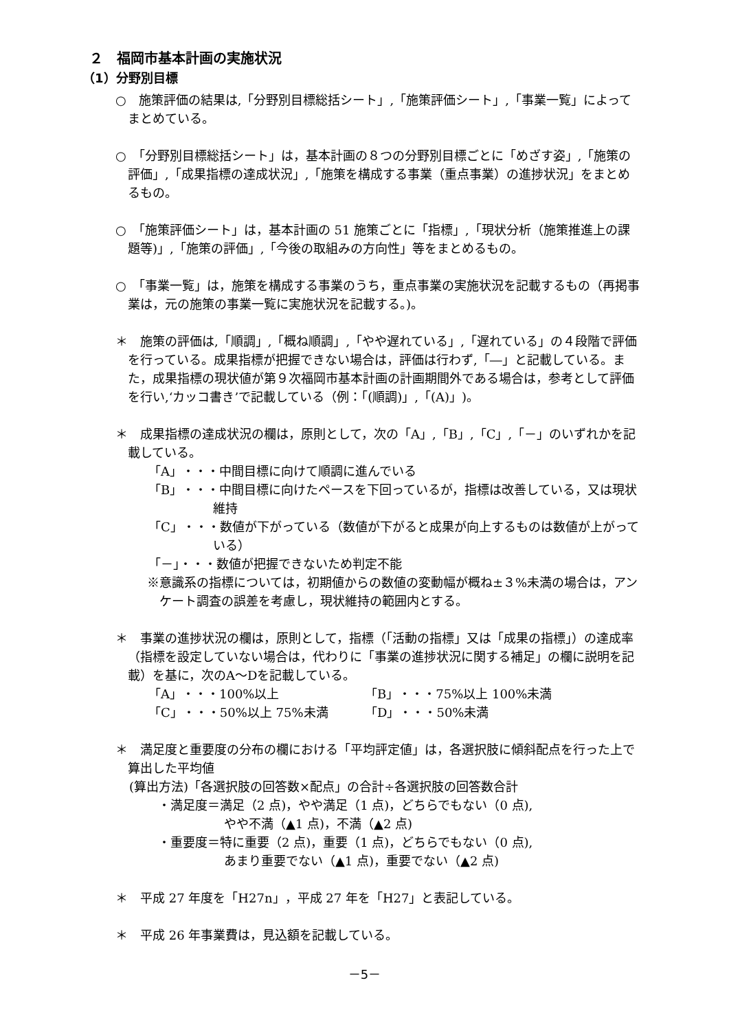２　福岡市基本計画の実施状況
（1）分野別目標
○　施策評価の結果は,「分野別目標総括シート」,「施策評価シート」,「事業一覧」によってまとめている。
○　「分野別目標総括シート」は，基本計画の８つの分野別目標ごとに「めざす姿」,「施策の評価」,「成果指標の達成状況」,「施策を構成する事業（重点事業）の進捗状況」をまとめるもの。
○　「施策評価シート」は，基本計画の 51 施策ごとに「指標」,「現状分析（施策推進上の課題等)」,「施策の評価」,「今後の取組みの方向性」等をまとめるもの。
○　「事業一覧」は，施策を構成する事業のうち，重点事業の実施状況を記載するもの（再掲事業は，元の施策の事業一覧に実施状況を記載する。)。
＊　施策の評価は,「順調」,「概ね順調」,「やや遅れている」,「遅れている」の４段階で評価を行っている。成果指標が把握できない場合は，評価は行わず,「―」と記載している。また，成果指標の現状値が第９次福岡市基本計画の計画期間外である場合は，参考として評価を行い,‘カッコ書き’で記載している（例：「(順調)」,「(A)」)。
＊　成果指標の達成状況の欄は，原則として，次の「A」,「B」,「C」,「－」のいずれかを記載している。
「A」・・・中間目標に向けて順調に進んでいる
「B」・・・中間目標に向けたペースを下回っているが，指標は改善している，又は現状維持
「C」・・・数値が下がっている（数値が下がると成果が向上するものは数値が上がっている）
「－」・・・数値が把握できないため判定不能
※意識系の指標については，初期値からの数値の変動幅が概ね±３%未満の場合は，アンケート調査の誤差を考慮し，現状維持の範囲内とする。
＊　事業の進捗状況の欄は，原則として，指標（「活動の指標」又は「成果の指標」）の達成率（指標を設定していない場合は，代わりに「事業の進捗状況に関する補足」の欄に説明を記載）を基に，次のA～Dを記載している。
「A」・・・100%以上 「B」・・・75%以上 100%未満
「C」・・・50%以上 75%未満 「D」・・・50%未満
＊　満足度と重要度の分布の欄における「平均評定値」は，各選択肢に傾斜配点を行った上で算出した平均値
(算出方法)「各選択肢の回答数×配点」の合計÷各選択肢の回答数合計
・満足度＝満足（2 点)，やや満足（1 点)，どちらでもない（0 点),
やや不満（▲1 点)，不満（▲2 点)
・重要度＝特に重要（2 点)，重要（1 点)，どちらでもない（0 点),
あまり重要でない（▲1 点)，重要でない（▲2 点)
＊　平成 27 年度を「H27n」，平成 27 年を「H27」と表記している。
＊　平成 26 年事業費は，見込額を記載している。
－5－